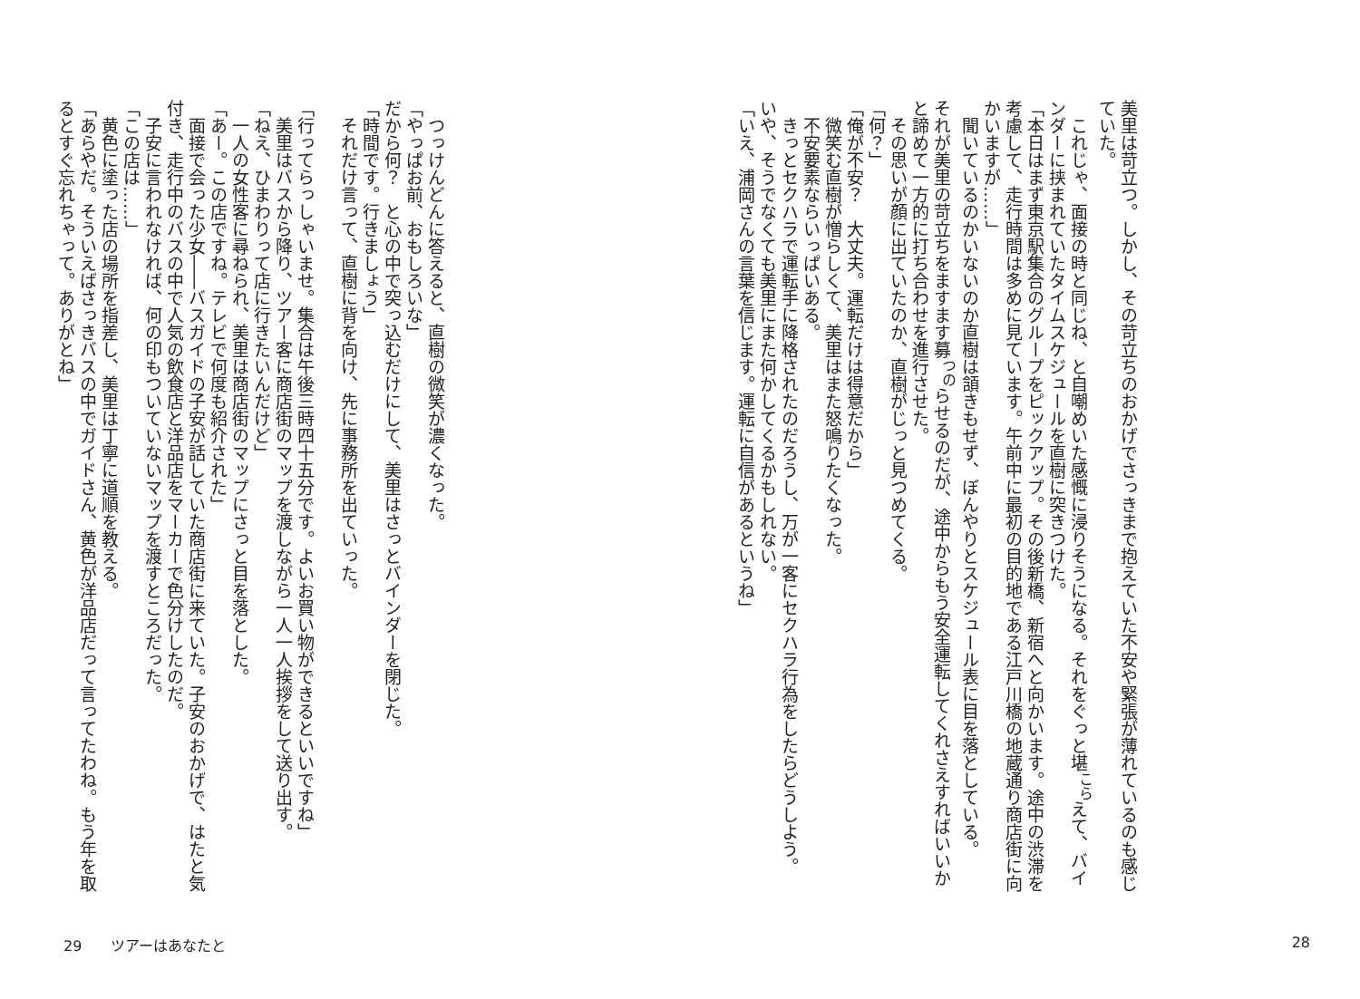美里は苛立つ。しかし、その苛立ちのおかげでさっきまで抱えていた不安や緊張が薄れているのも感じていた。
　これじゃ、面接の時と同じね、と自嘲めいた感慨に浸りそうになる。それをぐっと堪<sup>こら</sup>えて、バインダーに挟まれていたタイムスケジュールを直樹に突きつけた。
「本日はまず東京駅集合のグループをピックアップ。その後新橋、新宿へと向かいます。途中の渋滞を考慮して、走行時間は多めに見ています。午前中に最初の目的地である江戸川橋の地蔵通り商店街に向かいますが……」
　聞いているのかいないのか直樹は頷きもせず、ぼんやりとスケジュール表に目を落としている。
それが美里の苛立ちをますます募<sup>つの</sup>らせるのだが、途中からもう安全運転してくれさえすればいいかと諦めて一方的に打ち合わせを進行させた。
　その思いが顔に出ていたのか、直樹がじっと見つめてくる。
「何？」
「俺が不安？　大丈夫。運転だけは得意だから」
　微笑む直樹が憎らしくて、美里はまた怒鳴りたくなった。
　不安要素ならいっぱいある。
　きっとセクハラで運転手に降格されたのだろうし、万が一客にセクハラ行為をしたらどうしよう。
いや、そうでなくても美里にまた何かしてくるかもしれない。
「いえ、浦岡さんの言葉を信じます。運転に自信があるというね」
　つっけんどんに答えると、直樹の微笑が濃くなった。
「やっぱお前、おもしろいな」
だから何？　と心の中で突っ込むだけにして、美里はさっとバインダーを閉じた。
「時間です。行きましょう」
　それだけ言って、直樹に背を向け、先に事務所を出ていった。
「行ってらっしゃいませ。集合は午後三時四十五分です。よいお買い物ができるといいですね」
　美里はバスから降り、ツアー客に商店街のマップを渡しながら一人一人挨拶をして送り出す。
「ねえ、ひまわりって店に行きたいんだけど」
　一人の女性客に尋ねられ、美里は商店街のマップにさっと目を落とした。
「あー。この店ですね。テレビで何度も紹介された」
　面接で会った少女――バスガイドの子安が話していた商店街に来ていた。子安のおかげで、はたと気付き、走行中のバスの中で人気の飲食店と洋品店をマーカーで色分けしたのだ。
　子安に言われなければ、何の印もついていないマップを渡すところだった。
「この店は……」
　黄色に塗った店の場所を指差し、美里は丁寧に道順を教える。
「あらやだ。そういえばさっきバスの中でガイドさん、黄色が洋品店だって言ってたわね。もう年を取るとすぐ忘れちゃって。ありがとね」
29　　ツアーはあなたと 28